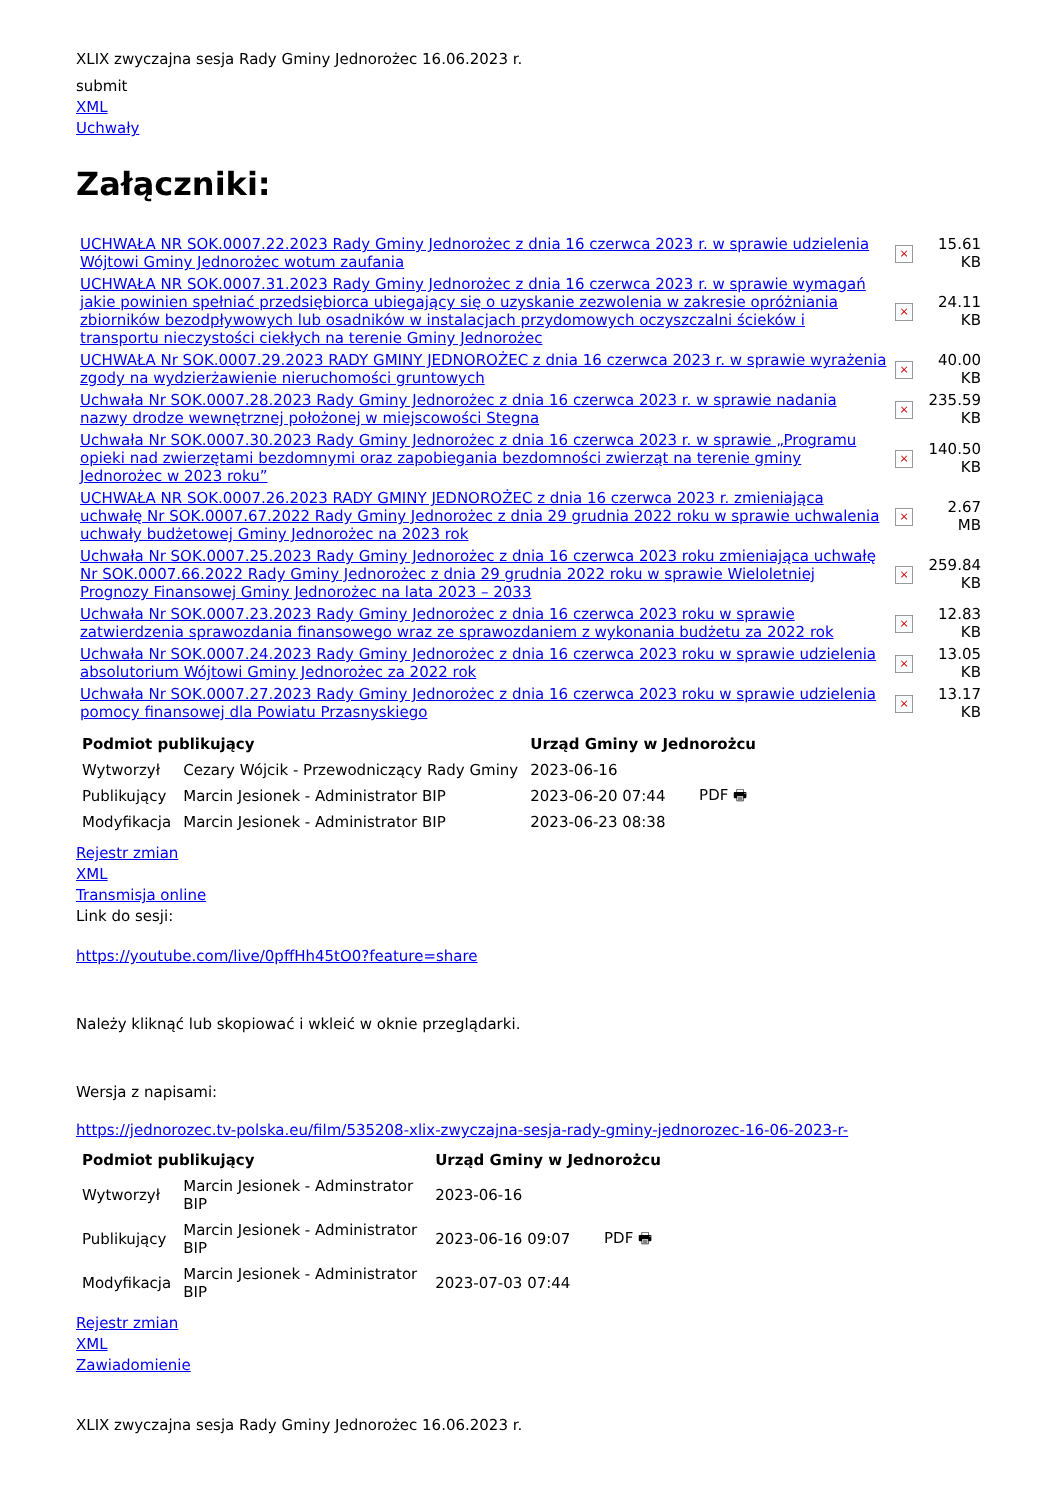XLIX zwyczajna sesja Rady Gminy Jednorożec 16.06.2023 r.
submit
XML
Uchwały
Załączniki:
| UCHWAŁA NR SOK.0007.22.2023 Rady Gminy Jednorożec z dnia 16 czerwca 2023 r. w sprawie udzielenia Wójtowi Gminy Jednorożec wotum zaufania | × | 15.61 KB |
| UCHWAŁA NR SOK.0007.31.2023 Rady Gminy Jednorożec z dnia 16 czerwca 2023 r. w sprawie wymagań jakie powinien spełniać przedsiębiorca ubiegający się o uzyskanie zezwolenia w zakresie opróżniania zbiorników bezodpływowych lub osadników w instalacjach przydomowych oczyszczalni ścieków i transportu nieczystości ciekłych na terenie Gminy Jednorożec | × | 24.11 KB |
| UCHWAŁA Nr SOK.0007.29.2023 RADY GMINY JEDNOROŻEC z dnia 16 czerwca 2023 r. w sprawie wyrażenia zgody na wydzierżawienie nieruchomości gruntowych | × | 40.00 KB |
| Uchwała Nr SOK.0007.28.2023 Rady Gminy Jednorożec z dnia 16 czerwca 2023 r. w sprawie nadania nazwy drodze wewnętrznej położonej w miejscowości Stegna | × | 235.59 KB |
| Uchwała Nr SOK.0007.30.2023 Rady Gminy Jednorożec z dnia 16 czerwca 2023 r. w sprawie „Programu opieki nad zwierzętami bezdomnymi oraz zapobiegania bezdomności zwierząt na terenie gminy Jednorożec w 2023 roku” | × | 140.50 KB |
| UCHWAŁA NR SOK.0007.26.2023 RADY GMINY JEDNOROŻEC z dnia 16 czerwca 2023 r. zmieniająca uchwałę Nr SOK.0007.67.2022 Rady Gminy Jednorożec z dnia 29 grudnia 2022 roku w sprawie uchwalenia uchwały budżetowej Gminy Jednorożec na 2023 rok | × | 2.67 MB |
| Uchwała Nr SOK.0007.25.2023 Rady Gminy Jednorożec z dnia 16 czerwca 2023 roku zmieniająca uchwałę Nr SOK.0007.66.2022 Rady Gminy Jednorożec z dnia 29 grudnia 2022 roku w sprawie Wieloletniej Prognozy Finansowej Gminy Jednorożec na lata 2023 – 2033 | × | 259.84 KB |
| Uchwała Nr SOK.0007.23.2023 Rady Gminy Jednorożec z dnia 16 czerwca 2023 roku w sprawie zatwierdzenia sprawozdania finansowego wraz ze sprawozdaniem z wykonania budżetu za 2022 rok | × | 12.83 KB |
| Uchwała Nr SOK.0007.24.2023 Rady Gminy Jednorożec z dnia 16 czerwca 2023 roku w sprawie udzielenia absolutorium Wójtowi Gminy Jednorożec za 2022 rok | × | 13.05 KB |
| Uchwała Nr SOK.0007.27.2023 Rady Gminy Jednorożec z dnia 16 czerwca 2023 roku w sprawie udzielenia pomocy finansowej dla Powiatu Przasnyskiego | × | 13.17 KB |
| Podmiot publikujący | | Urząd Gminy w Jednorożcu | |
| --- | --- | --- | --- |
| Wytworzył | Cezary Wójcik - Przewodniczący Rady Gminy | 2023-06-16 | PDF 🖶 |
| Publikujący | Marcin Jesionek - Administrator BIP | 2023-06-20 07:44 | |
| Modyfikacja | Marcin Jesionek - Administrator BIP | 2023-06-23 08:38 | |
Rejestr zmian
XML
Transmisja online
Link do sesji:
https://youtube.com/live/0pffHh45tO0?feature=share
Należy kliknąć lub skopiować i wkleić w oknie przeglądarki.
Wersja z napisami:
https://jednorozec.tv-polska.eu/film/535208-xlix-zwyczajna-sesja-rady-gminy-jednorozec-16-06-2023-r-
| Podmiot publikujący | | Urząd Gminy w Jednorożcu | |
| --- | --- | --- | --- |
| Wytworzył | Marcin Jesionek - Adminstrator BIP | 2023-06-16 | |
| Publikujący | Marcin Jesionek - Administrator BIP | 2023-06-16 09:07 | PDF 🖶 |
| Modyfikacja | Marcin Jesionek - Administrator BIP | 2023-07-03 07:44 | |
Rejestr zmian
XML
Zawiadomienie
XLIX zwyczajna sesja Rady Gminy Jednorożec 16.06.2023 r.